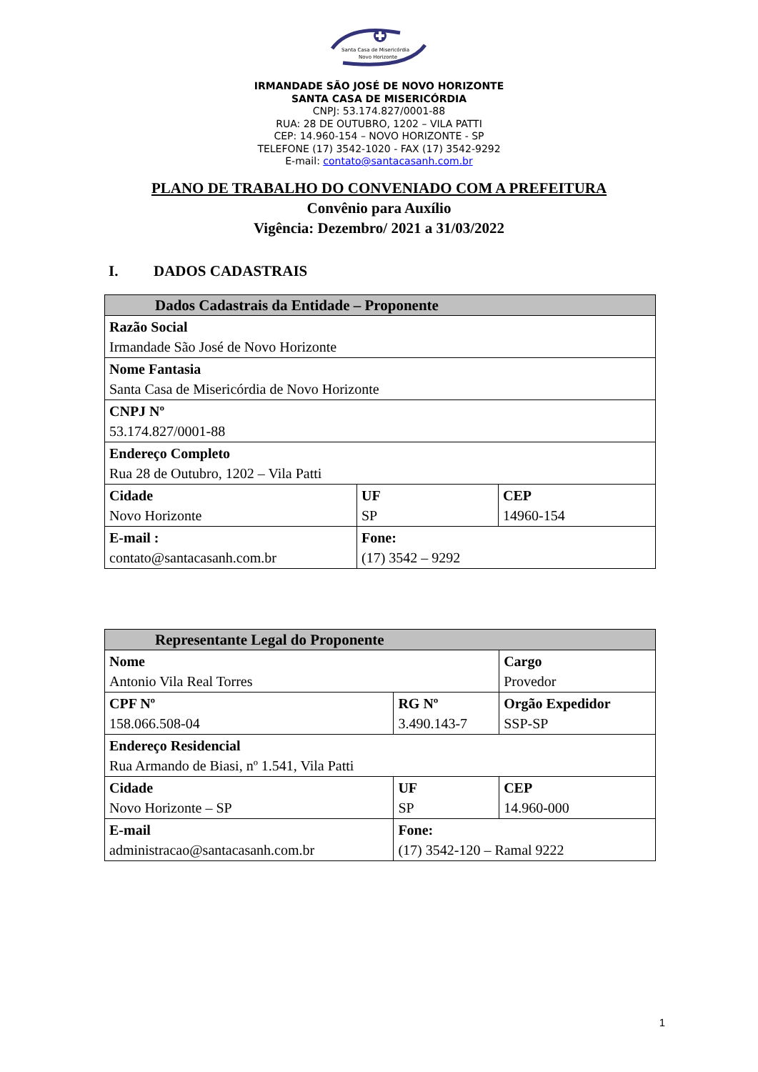Santa Casa de Misericórdia
Novo Horizonte
IRMANDADE SÃO JOSÉ DE NOVO HORIZONTE
SANTA CASA DE MISERICÓRDIA
CNPJ: 53.174.827/0001-88
RUA: 28 DE OUTUBRO, 1202 – VILA PATTI
CEP: 14.960-154 – NOVO HORIZONTE - SP
TELEFONE (17) 3542-1020 - FAX (17) 3542-9292
E-mail: contato@santacasanh.com.br
PLANO DE TRABALHO DO CONVENIADO COM A PREFEITURA
Convênio para Auxílio
Vigência: Dezembro/ 2021 a 31/03/2022
I. DADOS CADASTRAIS
| Dados Cadastrais da Entidade – Proponente | | |
| --- | --- | --- |
| Razão Social Irmandade São José de Novo Horizonte | | |
| Nome Fantasia Santa Casa de Misericórdia de Novo Horizonte | | |
| CNPJ Nº 53.174.827/0001-88 | | |
| Endereço Completo Rua 28 de Outubro, 1202 – Vila Patti | | |
| Cidade Novo Horizonte | UF SP | CEP 14960-154 |
| E-mail : contato@santacasanh.com.br | Fone: (17) 3542 – 9292 | |
| Representante Legal do Proponente | | | |
| --- | --- | --- | --- |
| Nome Antonio Vila Real Torres | | | Cargo Provedor |
| CPF Nº 158.066.508-04 | | RG Nº 3.490.143-7 | Orgão Expedidor SSP-SP |
| Endereço Residencial Rua Armando de Biasi, nº 1.541, Vila Patti | | | |
| Cidade Novo Horizonte – SP | UF SP | | CEP 14.960-000 |
| E-mail administracao@santacasanh.com.br | Fone: (17) 3542-120 – Ramal 9222 | | |
1